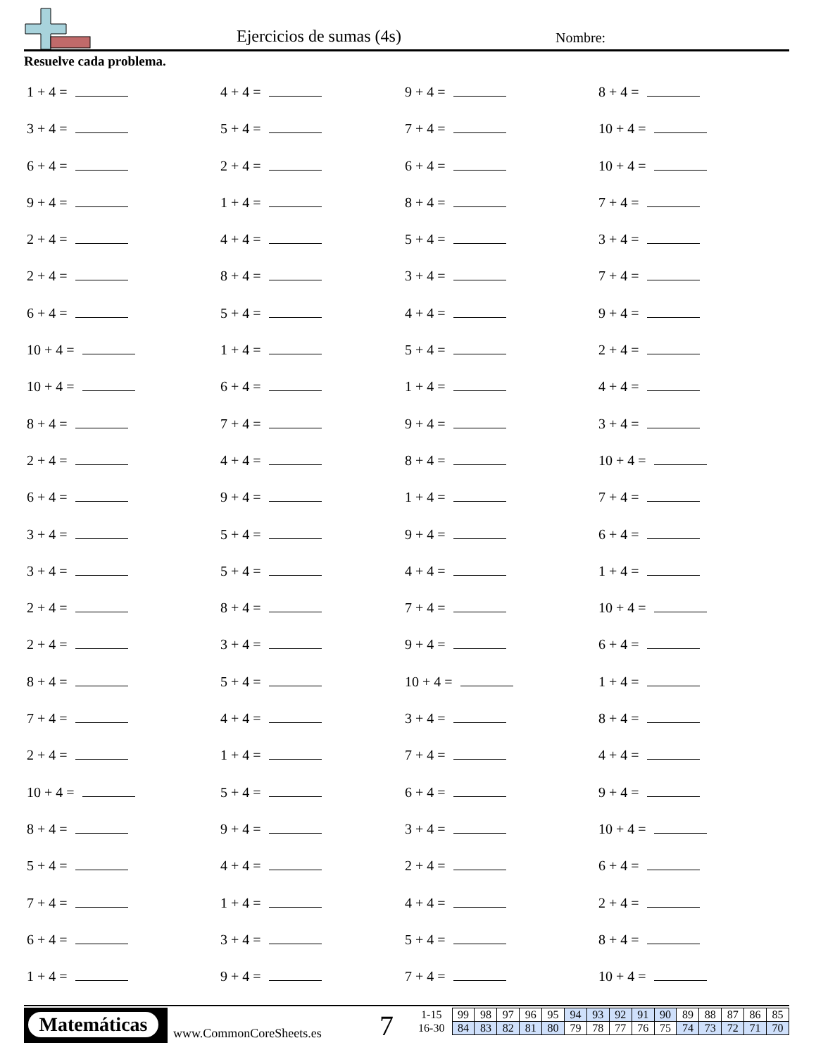Ejercicios de sumas (4s) Nombre:
Resuelve cada problema.
1 + 4 =
4 + 4 =
9 + 4 =
8 + 4 =
3 + 4 =
5 + 4 =
7 + 4 =
10 + 4 =
6 + 4 =
2 + 4 =
6 + 4 =
10 + 4 =
9 + 4 =
1 + 4 =
8 + 4 =
7 + 4 =
2 + 4 =
4 + 4 =
5 + 4 =
3 + 4 =
2 + 4 =
8 + 4 =
3 + 4 =
7 + 4 =
6 + 4 =
5 + 4 =
4 + 4 =
9 + 4 =
10 + 4 =
1 + 4 =
5 + 4 =
2 + 4 =
10 + 4 =
6 + 4 =
1 + 4 =
4 + 4 =
8 + 4 =
7 + 4 =
9 + 4 =
3 + 4 =
2 + 4 =
4 + 4 =
8 + 4 =
10 + 4 =
6 + 4 =
9 + 4 =
1 + 4 =
7 + 4 =
3 + 4 =
5 + 4 =
9 + 4 =
6 + 4 =
3 + 4 =
5 + 4 =
4 + 4 =
1 + 4 =
2 + 4 =
8 + 4 =
7 + 4 =
10 + 4 =
2 + 4 =
3 + 4 =
9 + 4 =
6 + 4 =
8 + 4 =
5 + 4 =
10 + 4 =
1 + 4 =
7 + 4 =
4 + 4 =
3 + 4 =
8 + 4 =
2 + 4 =
1 + 4 =
7 + 4 =
4 + 4 =
10 + 4 =
5 + 4 =
6 + 4 =
9 + 4 =
8 + 4 =
9 + 4 =
3 + 4 =
10 + 4 =
5 + 4 =
4 + 4 =
2 + 4 =
6 + 4 =
7 + 4 =
1 + 4 =
4 + 4 =
2 + 4 =
6 + 4 =
3 + 4 =
5 + 4 =
8 + 4 =
1 + 4 =
9 + 4 =
7 + 4 =
10 + 4 =
Matemáticas
www.CommonCoreSheets.es 7
| 1-15 | 99 | 98 | 97 | 96 | 95 | 94 | 93 | 92 | 91 | 90 | 89 | 88 | 87 | 86 | 85 |
| 16-30 | 84 | 83 | 82 | 81 | 80 | 79 | 78 | 77 | 76 | 75 | 74 | 73 | 72 | 71 | 70 |